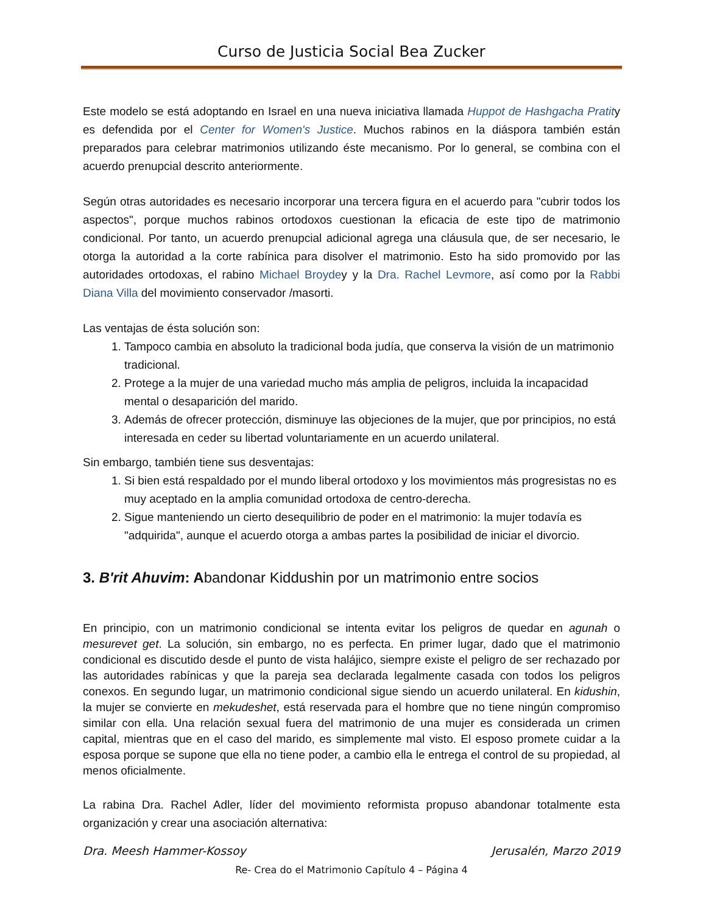Curso de Justicia Social Bea Zucker
Este modelo se está adoptando en Israel en una nueva iniciativa llamada Huppot de Hashgacha Pratity es defendida por el Center for Women's Justice. Muchos rabinos en la diáspora también están preparados para celebrar matrimonios utilizando éste mecanismo. Por lo general, se combina con el acuerdo prenupcial descrito anteriormente.
Según otras autoridades es necesario incorporar una tercera figura en el acuerdo para "cubrir todos los aspectos", porque muchos rabinos ortodoxos cuestionan la eficacia de este tipo de matrimonio condicional. Por tanto, un acuerdo prenupcial adicional agrega una cláusula que, de ser necesario, le otorga la autoridad a la corte rabínica para disolver el matrimonio. Esto ha sido promovido por las autoridades ortodoxas, el rabino Michael Broydey y la Dra. Rachel Levmore, así como por la Rabbi Diana Villa del movimiento conservador /masorti.
Las ventajas de ésta solución son:
1. Tampoco cambia en absoluto la tradicional boda judía, que conserva la visión de un matrimonio tradicional.
2. Protege a la mujer de una variedad mucho más amplia de peligros, incluida la incapacidad mental o desaparición del marido.
3. Además de ofrecer protección, disminuye las objeciones de la mujer, que por principios, no está interesada en ceder su libertad voluntariamente en un acuerdo unilateral.
Sin embargo, también tiene sus desventajas:
1. Si bien está respaldado por el mundo liberal ortodoxo y los movimientos más progresistas no es muy aceptado en la amplia comunidad ortodoxa de centro-derecha.
2. Sigue manteniendo un cierto desequilibrio de poder en el matrimonio: la mujer todavía es "adquirida", aunque el acuerdo otorga a ambas partes la posibilidad de iniciar el divorcio.
3. B'rit Ahuvim: Abandonar Kiddushin por un matrimonio entre socios
En principio, con un matrimonio condicional se intenta evitar los peligros de quedar en agunah o mesurevet get. La solución, sin embargo, no es perfecta. En primer lugar, dado que el matrimonio condicional es discutido desde el punto de vista halájico, siempre existe el peligro de ser rechazado por las autoridades rabínicas y que la pareja sea declarada legalmente casada con todos los peligros conexos. En segundo lugar, un matrimonio condicional sigue siendo un acuerdo unilateral. En kidushin, la mujer se convierte en mekudeshet, está reservada para el hombre que no tiene ningún compromiso similar con ella. Una relación sexual fuera del matrimonio de una mujer es considerada un crimen capital, mientras que en el caso del marido, es simplemente mal visto. El esposo promete cuidar a la esposa porque se supone que ella no tiene poder, a cambio ella le entrega el control de su propiedad, al menos oficialmente.
La rabina Dra. Rachel Adler, líder del movimiento reformista propuso abandonar totalmente esta organización y crear una asociación alternativa:
Dra. Meesh Hammer-Kossoy Jerusalén, Marzo 2019
Re- Crea do el Matrimonio Capítulo 4 – Página 4